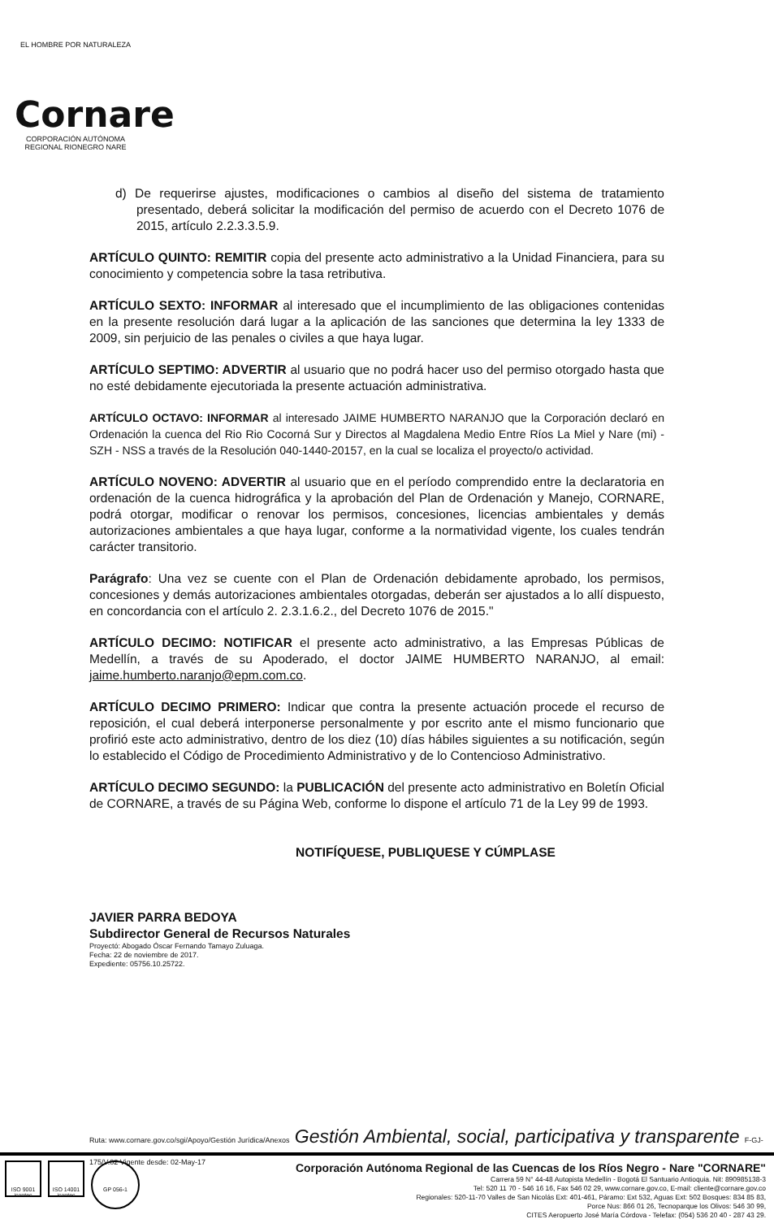EL HOMBRE POR NATURALEZA
Cornare
CORPORACIÓN AUTÓNOMA REGIONAL RIONEGRO NARE
d) De requerirse ajustes, modificaciones o cambios al diseño del sistema de tratamiento presentado, deberá solicitar la modificación del permiso de acuerdo con el Decreto 1076 de 2015, artículo 2.2.3.3.5.9.
ARTÍCULO QUINTO: REMITIR copia del presente acto administrativo a la Unidad Financiera, para su conocimiento y competencia sobre la tasa retributiva.
ARTÍCULO SEXTO: INFORMAR al interesado que el incumplimiento de las obligaciones contenidas en la presente resolución dará lugar a la aplicación de las sanciones que determina la ley 1333 de 2009, sin perjuicio de las penales o civiles a que haya lugar.
ARTÍCULO SEPTIMO: ADVERTIR al usuario que no podrá hacer uso del permiso otorgado hasta que no esté debidamente ejecutoriada la presente actuación administrativa.
ARTÍCULO OCTAVO: INFORMAR al interesado JAIME HUMBERTO NARANJO que la Corporación declaró en Ordenación la cuenca del Rio Rio Cocorná Sur y Directos al Magdalena Medio Entre Ríos La Miel y Nare (mi) - SZH - NSS a través de la Resolución 040-1440-20157, en la cual se localiza el proyecto/o actividad.
ARTÍCULO NOVENO: ADVERTIR al usuario que en el período comprendido entre la declaratoria en ordenación de la cuenca hidrográfica y la aprobación del Plan de Ordenación y Manejo, CORNARE, podrá otorgar, modificar o renovar los permisos, concesiones, licencias ambientales y demás autorizaciones ambientales a que haya lugar, conforme a la normatividad vigente, los cuales tendrán carácter transitorio.
Parágrafo: Una vez se cuente con el Plan de Ordenación debidamente aprobado, los permisos, concesiones y demás autorizaciones ambientales otorgadas, deberán ser ajustados a lo allí dispuesto, en concordancia con el artículo 2. 2.3.1.6.2., del Decreto 1076 de 2015."
ARTÍCULO DECIMO: NOTIFICAR el presente acto administrativo, a las Empresas Públicas de Medellín, a través de su Apoderado, el doctor JAIME HUMBERTO NARANJO, al email: jaime.humberto.naranjo@epm.com.co.
ARTÍCULO DECIMO PRIMERO: Indicar que contra la presente actuación procede el recurso de reposición, el cual deberá interponerse personalmente y por escrito ante el mismo funcionario que profirió este acto administrativo, dentro de los diez (10) días hábiles siguientes a su notificación, según lo establecido el Código de Procedimiento Administrativo y de lo Contencioso Administrativo.
ARTÍCULO DECIMO SEGUNDO: la PUBLICACIÓN del presente acto administrativo en Boletín Oficial de CORNARE, a través de su Página Web, conforme lo dispone el artículo 71 de la Ley 99 de 1993.
NOTIFÍQUESE, PUBLIQUESE Y CÚMPLASE
JAVIER PARRA BEDOYA
Subdirector General de Recursos Naturales
Proyectó: Abogado Óscar Fernando Tamayo Zuluaga.
Fecha: 22 de noviembre de 2017.
Expediente: 05756.10.25722.
Ruta: www.cornare.gov.co/sgi/Apoyo/Gestión Jurídica/Anexos Gestión Ambiental, social, participativa y transparente F-GJ-175/V.02 Vigente desde: 02-May-17
ISO 9001 icontec
ISO 14001 icontec
GP 056-1
Corporación Autónoma Regional de las Cuencas de los Ríos Negro - Nare "CORNARE"
Carrera 59 N° 44-48 Autopista Medellín - Bogotá El Santuario Antioquia. Nit: 890985138-3
Tel: 520 11 70 - 546 16 16, Fax 546 02 29, www.cornare.gov.co, E-mail: cliente@cornare.gov.co
Regionales: 520-11-70 Valles de San Nicolás Ext: 401-461, Páramo: Ext 532, Aguas Ext: 502 Bosques: 834 85 83,
Porce Nus: 866 01 26, Tecnoparque los Olivos: 546 30 99,
CITES Aeropuerto José María Córdova - Telefax: (054) 536 20 40 - 287 43 29.